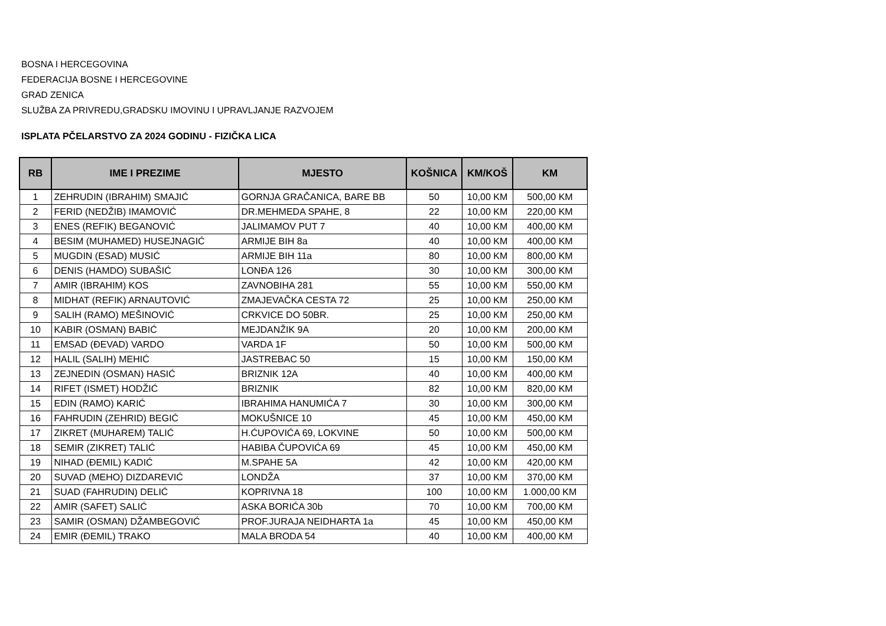BOSNA I HERCEGOVINA
FEDERACIJA BOSNE I HERCEGOVINE
GRAD ZENICA
SLUŽBA ZA PRIVREDU,GRADSKU IMOVINU I UPRAVLJANJE RAZVOJEM
ISPLATA PČELARSTVO ZA 2024 GODINU - FIZIČKA LICA
| RB | IME I PREZIME | MJESTO | KOŠNICA | KM/KOŠ | KM |
| --- | --- | --- | --- | --- | --- |
| 1 | ZEHRUDIN (IBRAHIM) SMAJIĆ | GORNJA GRAČANICA, BARE BB | 50 | 10,00 KM | 500,00 KM |
| 2 | FERID (NEDŽIB) IMAMOVIĆ | DR.MEHMEDA SPAHE, 8 | 22 | 10,00 KM | 220,00 KM |
| 3 | ENES (REFIK) BEGANOVIĆ | JALIMAMOV PUT 7 | 40 | 10,00 KM | 400,00 KM |
| 4 | BESIM (MUHAMED) HUSEJNAGIĆ | ARMIJE BIH 8a | 40 | 10,00 KM | 400,00 KM |
| 5 | MUGDIN (ESAD) MUSIĆ | ARMIJE BIH 11a | 80 | 10,00 KM | 800,00 KM |
| 6 | DENIS (HAMDO) SUBAŠIĆ | LONĐA 126 | 30 | 10,00 KM | 300,00 KM |
| 7 | AMIR (IBRAHIM) KOS | ZAVNOBIHA 281 | 55 | 10,00 KM | 550,00 KM |
| 8 | MIDHAT (REFIK) ARNAUTOVIĆ | ZMAJEVAČKA CESTA 72 | 25 | 10,00 KM | 250,00 KM |
| 9 | SALIH (RAMO) MEŠINOVIĆ | CRKVICE DO 50BR. | 25 | 10,00 KM | 250,00 KM |
| 10 | KABIR (OSMAN) BABIĆ | MEJDANŽIK 9A | 20 | 10,00 KM | 200,00 KM |
| 11 | EMSAD (ĐEVAD) VARDO | VARDA 1F | 50 | 10,00 KM | 500,00 KM |
| 12 | HALIL (SALIH) MEHIĆ | JASTREBAC 50 | 15 | 10,00 KM | 150,00 KM |
| 13 | ZEJNEDIN (OSMAN) HASIĆ | BRIZNIK 12A | 40 | 10,00 KM | 400,00 KM |
| 14 | RIFET (ISMET) HODŽIĆ | BRIZNIK | 82 | 10,00 KM | 820,00 KM |
| 15 | EDIN (RAMO) KARIĆ | IBRAHIMA HANUMIĆA 7 | 30 | 10,00 KM | 300,00 KM |
| 16 | FAHRUDIN (ZEHRID) BEGIĆ | MOKUŠNICE 10 | 45 | 10,00 KM | 450,00 KM |
| 17 | ZIKRET (MUHAREM) TALIĆ | H.ĆUPOVIĆA 69, LOKVINE | 50 | 10,00 KM | 500,00 KM |
| 18 | SEMIR (ZIKRET) TALIĆ | HABIBA ČUPOVIĆA 69 | 45 | 10,00 KM | 450,00 KM |
| 19 | NIHAD (ĐEMIL) KADIĆ | M.SPAHE 5A | 42 | 10,00 KM | 420,00 KM |
| 20 | SUVAD (MEHO) DIZDAREVIĆ | LONDŽA | 37 | 10,00 KM | 370,00 KM |
| 21 | SUAD (FAHRUDIN) DELIĆ | KOPRIVNA 18 | 100 | 10,00 KM | 1.000,00 KM |
| 22 | AMIR (SAFET) SALIĆ | ASKA BORIĆA 30b | 70 | 10,00 KM | 700,00 KM |
| 23 | SAMIR (OSMAN) DŽAMBEGOVIĆ | PROF.JURAJA NEIDHARTA 1a | 45 | 10,00 KM | 450,00 KM |
| 24 | EMIR (ĐEMIL) TRAKO | MALA BRODA 54 | 40 | 10,00 KM | 400,00 KM |